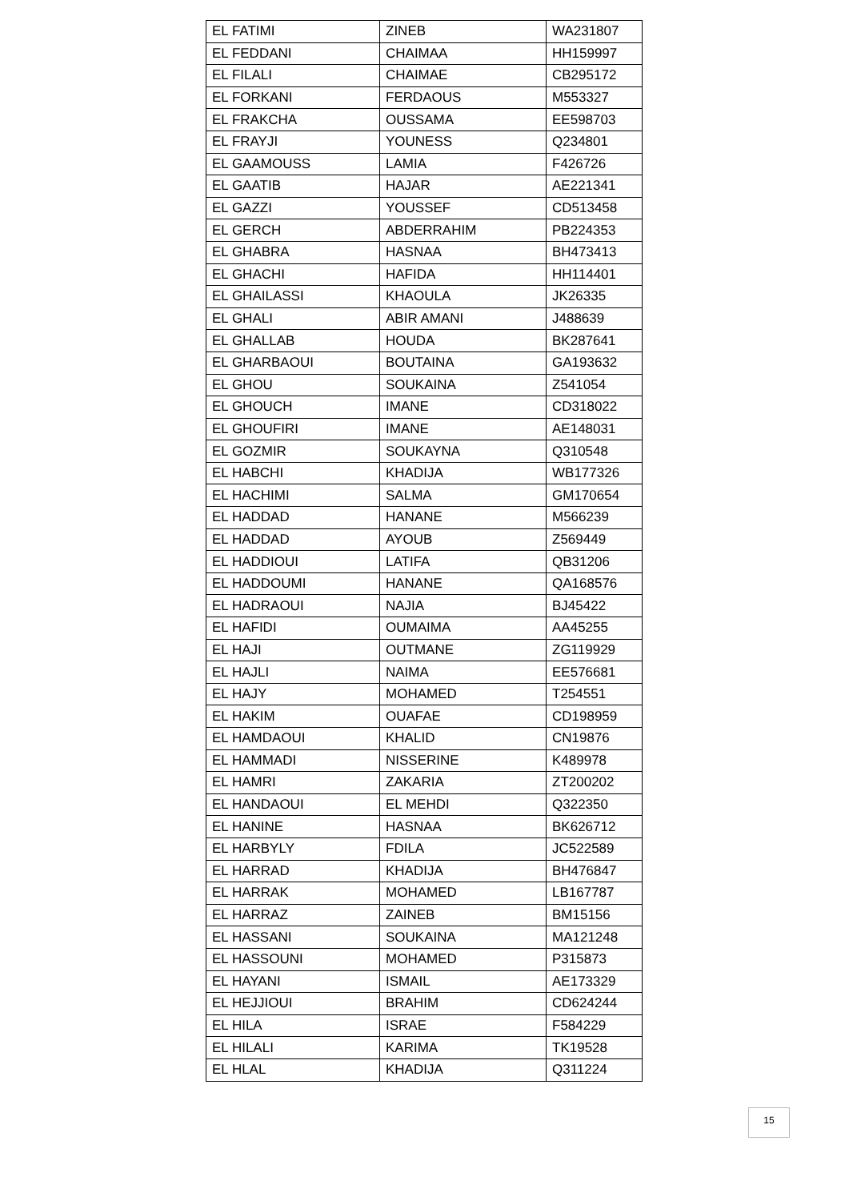| EL FATIMI | ZINEB | WA231807 |
| EL FEDDANI | CHAIMAA | HH159997 |
| EL FILALI | CHAIMAE | CB295172 |
| EL FORKANI | FERDAOUS | M553327 |
| EL FRAKCHA | OUSSAMA | EE598703 |
| EL FRAYJI | YOUNESS | Q234801 |
| EL GAAMOUSS | LAMIA | F426726 |
| EL GAATIB | HAJAR | AE221341 |
| EL GAZZI | YOUSSEF | CD513458 |
| EL GERCH | ABDERRAHIM | PB224353 |
| EL GHABRA | HASNAA | BH473413 |
| EL GHACHI | HAFIDA | HH114401 |
| EL GHAILASSI | KHAOULA | JK26335 |
| EL GHALI | ABIR AMANI | J488639 |
| EL GHALLAB | HOUDA | BK287641 |
| EL GHARBAOUI | BOUTAINA | GA193632 |
| EL GHOU | SOUKAINA | Z541054 |
| EL GHOUCH | IMANE | CD318022 |
| EL GHOUFIRI | IMANE | AE148031 |
| EL GOZMIR | SOUKAYNA | Q310548 |
| EL HABCHI | KHADIJA | WB177326 |
| EL HACHIMI | SALMA | GM170654 |
| EL HADDAD | HANANE | M566239 |
| EL HADDAD | AYOUB | Z569449 |
| EL HADDIOUI | LATIFA | QB31206 |
| EL HADDOUMI | HANANE | QA168576 |
| EL HADRAOUI | NAJIA | BJ45422 |
| EL HAFIDI | OUMAIMA | AA45255 |
| EL HAJI | OUTMANE | ZG119929 |
| EL HAJLI | NAIMA | EE576681 |
| EL HAJY | MOHAMED | T254551 |
| EL HAKIM | OUAFAE | CD198959 |
| EL HAMDAOUI | KHALID | CN19876 |
| EL HAMMADI | NISSERINE | K489978 |
| EL HAMRI | ZAKARIA | ZT200202 |
| EL HANDAOUI | EL MEHDI | Q322350 |
| EL HANINE | HASNAA | BK626712 |
| EL HARBYLY | FDILA | JC522589 |
| EL HARRAD | KHADIJA | BH476847 |
| EL HARRAK | MOHAMED | LB167787 |
| EL HARRAZ | ZAINEB | BM15156 |
| EL HASSANI | SOUKAINA | MA121248 |
| EL HASSOUNI | MOHAMED | P315873 |
| EL HAYANI | ISMAIL | AE173329 |
| EL HEJJIOUI | BRAHIM | CD624244 |
| EL HILA | ISRAE | F584229 |
| EL HILALI | KARIMA | TK19528 |
| EL HLAL | KHADIJA | Q311224 |
15